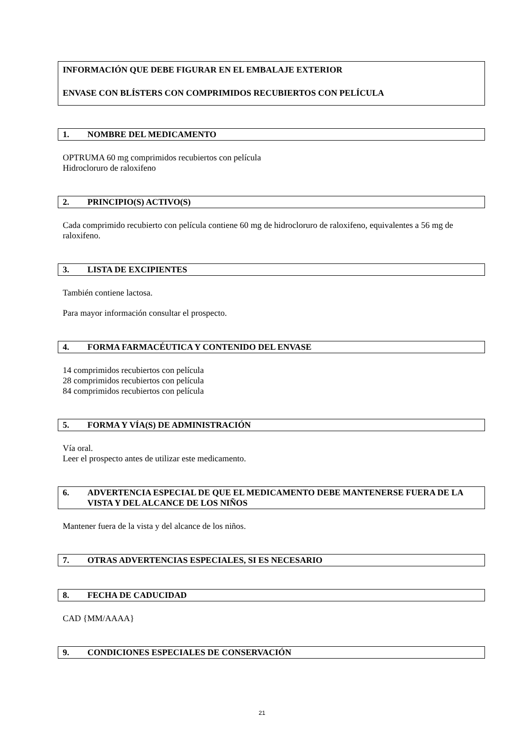INFORMACIÓN QUE DEBE FIGURAR EN EL EMBALAJE EXTERIOR
ENVASE CON BLÍSTERS CON COMPRIMIDOS RECUBIERTOS CON PELÍCULA
1. NOMBRE DEL MEDICAMENTO
OPTRUMA 60 mg comprimidos recubiertos con película
Hidrocloruro de raloxifeno
2. PRINCIPIO(S) ACTIVO(S)
Cada comprimido recubierto con película contiene 60 mg de hidrocloruro de raloxifeno, equivalentes a 56 mg de raloxifeno.
3. LISTA DE EXCIPIENTES
También contiene lactosa.
Para mayor información consultar el prospecto.
4. FORMA FARMACÉUTICA Y CONTENIDO DEL ENVASE
14 comprimidos recubiertos con película
28 comprimidos recubiertos con película
84 comprimidos recubiertos con película
5. FORMA Y VÍA(S) DE ADMINISTRACIÓN
Vía oral.
Leer el prospecto antes de utilizar este medicamento.
6. ADVERTENCIA ESPECIAL DE QUE EL MEDICAMENTO DEBE MANTENERSE FUERA DE LA VISTA Y DEL ALCANCE DE LOS NIÑOS
Mantener fuera de la vista y del alcance de los niños.
7. OTRAS ADVERTENCIAS ESPECIALES, SI ES NECESARIO
8. FECHA DE CADUCIDAD
CAD {MM/AAAA}
9. CONDICIONES ESPECIALES DE CONSERVACIÓN
21